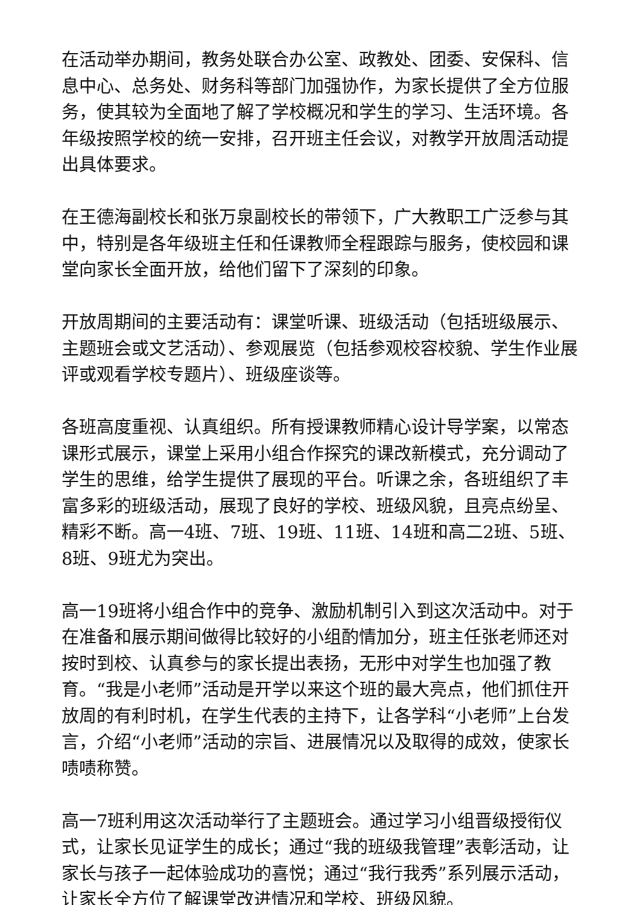在活动举办期间，教务处联合办公室、政教处、团委、安保科、信息中心、总务处、财务科等部门加强协作，为家长提供了全方位服务，使其较为全面地了解了学校概况和学生的学习、生活环境。各年级按照学校的统一安排，召开班主任会议，对教学开放周活动提出具体要求。
在王德海副校长和张万泉副校长的带领下，广大教职工广泛参与其中，特别是各年级班主任和任课教师全程跟踪与服务，使校园和课堂向家长全面开放，给他们留下了深刻的印象。
开放周期间的主要活动有：课堂听课、班级活动（包括班级展示、主题班会或文艺活动）、参观展览（包括参观校容校貌、学生作业展评或观看学校专题片）、班级座谈等。
各班高度重视、认真组织。所有授课教师精心设计导学案，以常态课形式展示，课堂上采用小组合作探究的课改新模式，充分调动了学生的思维，给学生提供了展现的平台。听课之余，各班组织了丰富多彩的班级活动，展现了良好的学校、班级风貌，且亮点纷呈、精彩不断。高一4班、7班、19班、11班、14班和高二2班、5班、8班、9班尤为突出。
高一19班将小组合作中的竞争、激励机制引入到这次活动中。对于在准备和展示期间做得比较好的小组酌情加分，班主任张老师还对按时到校、认真参与的家长提出表扬，无形中对学生也加强了教育。“我是小老师”活动是开学以来这个班的最大亮点，他们抓住开放周的有利时机，在学生代表的主持下，让各学科“小老师”上台发言，介绍“小老师”活动的宗旨、进展情况以及取得的成效，使家长啧啧称赞。
高一7班利用这次活动举行了主题班会。通过学习小组晋级授衔仪式，让家长见证学生的成长；通过“我的班级我管理”表彰活动，让家长与孩子一起体验成功的喜悦；通过“我行我秀”系列展示活动，让家长全方位了解课堂改进情况和学校、班级风貌。